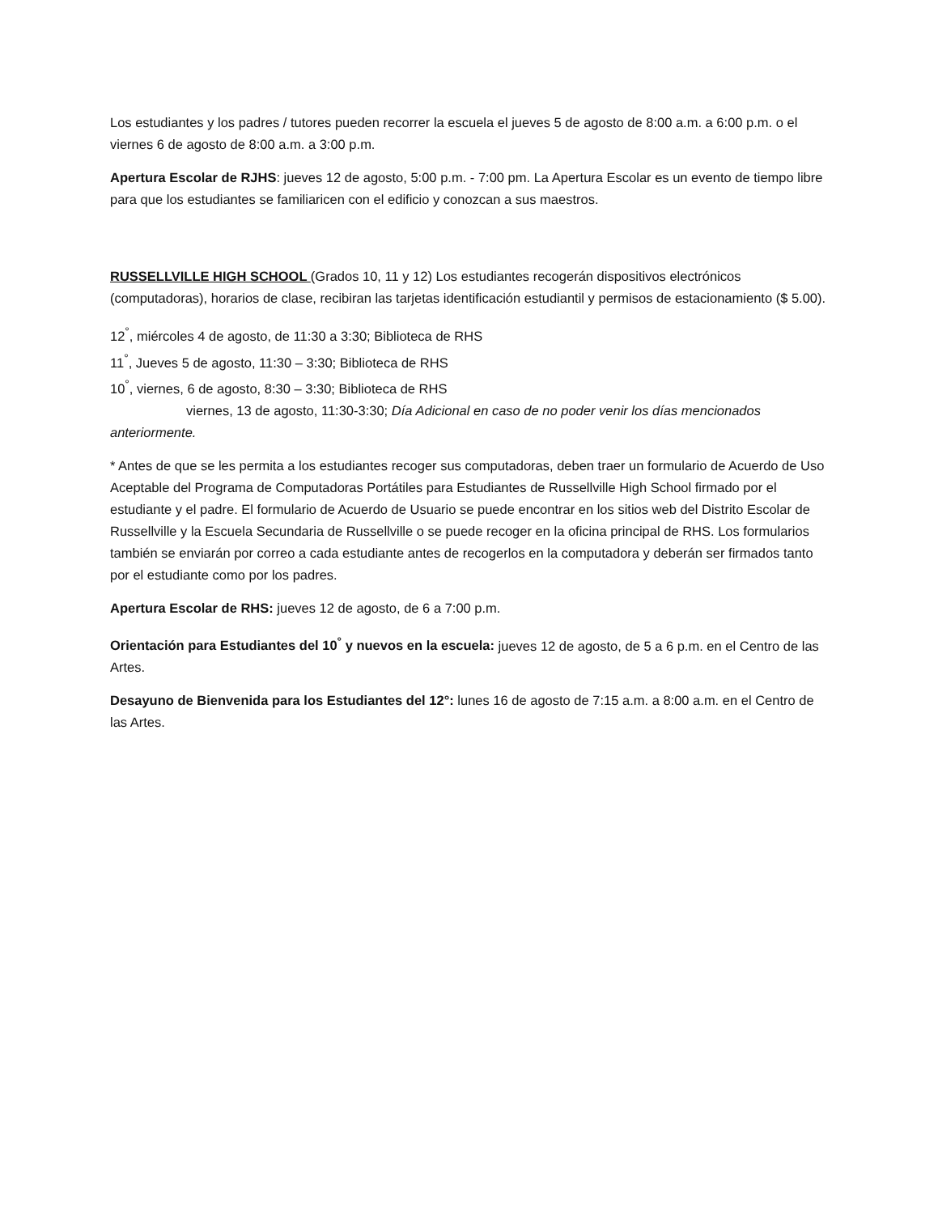Los estudiantes y los padres / tutores pueden recorrer la escuela el jueves 5 de agosto de 8:00 a.m. a 6:00 p.m. o el viernes 6 de agosto de 8:00 a.m. a 3:00 p.m.
Apertura Escolar de RJHS: jueves 12 de agosto, 5:00 p.m. - 7:00 pm. La Apertura Escolar es un evento de tiempo libre para que los estudiantes se familiaricen con el edificio y conozcan a sus maestros.
RUSSELLVILLE HIGH SCHOOL (Grados 10, 11 y 12) Los estudiantes recogerán dispositivos electrónicos (computadoras), horarios de clase, recibiran las tarjetas identificación estudiantil y permisos de estacionamiento ($ 5.00).
12<sup>°</sup>, miércoles 4 de agosto, de 11:30 a 3:30; Biblioteca de RHS
11<sup>°</sup>, Jueves 5 de agosto, 11:30 – 3:30; Biblioteca de RHS
10<sup>°</sup>, viernes, 6 de agosto, 8:30 – 3:30; Biblioteca de RHS
viernes, 13 de agosto, 11:30-3:30; Día Adicional en caso de no poder venir los días mencionados anteriormente.
* Antes de que se les permita a los estudiantes recoger sus computadoras, deben traer un formulario de Acuerdo de Uso Aceptable del Programa de Computadoras Portátiles para Estudiantes de Russellville High School firmado por el estudiante y el padre. El formulario de Acuerdo de Usuario se puede encontrar en los sitios web del Distrito Escolar de Russellville y la Escuela Secundaria de Russellville o se puede recoger en la oficina principal de RHS. Los formularios también se enviarán por correo a cada estudiante antes de recogerlos en la computadora y deberán ser firmados tanto por el estudiante como por los padres.
Apertura Escolar de RHS: jueves 12 de agosto, de 6 a 7:00 p.m.
Orientación para Estudiantes del 10<sup>°</sup> y nuevos en la escuela: jueves 12 de agosto, de 5 a 6 p.m. en el Centro de las Artes.
Desayuno de Bienvenida para los Estudiantes del 12°: lunes 16 de agosto de 7:15 a.m. a 8:00 a.m. en el Centro de las Artes.